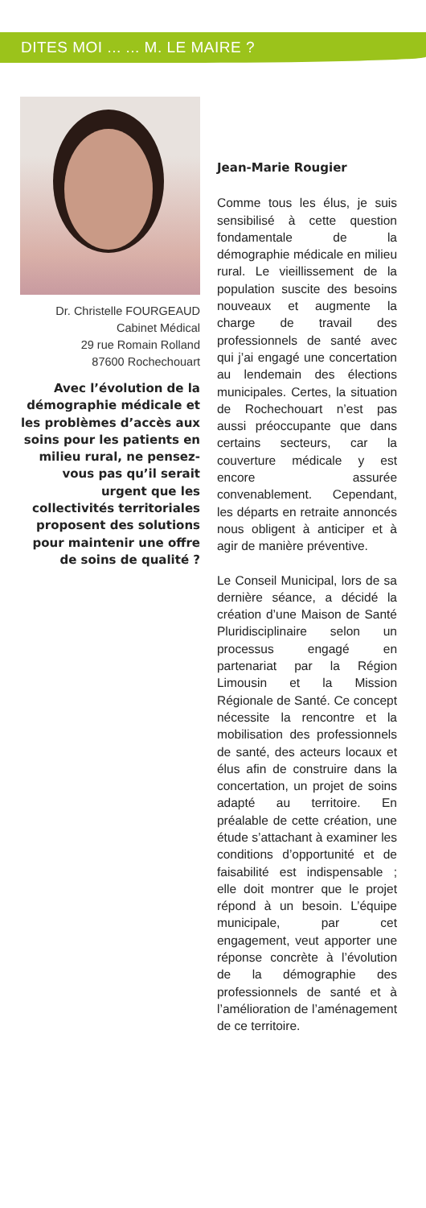DITES MOI ... ... M. LE MAIRE ?
Dr. Christelle FOURGEAUD
Cabinet Médical
29 rue Romain Rolland
87600 Rochechouart
Avec l’évolution de la démographie médicale et les problèmes d’accès aux soins pour les patients en milieu rural, ne pensez-vous pas qu’il serait urgent que les collectivités territoriales proposent des solutions pour maintenir une offre de soins de qualité ?
Jean-Marie Rougier
Comme tous les élus, je suis sensibilisé à cette question fondamentale de la démographie médicale en milieu rural. Le vieillissement de la population suscite des besoins nouveaux et augmente la charge de travail des professionnels de santé avec qui j’ai engagé une concertation au lendemain des élections municipales. Certes, la situation de Rochechouart n’est pas aussi préoccupante que dans certains secteurs, car la couverture médicale y est encore assurée convenablement. Cependant, les départs en retraite annoncés nous obligent à anticiper et à agir de manière préventive.
Le Conseil Municipal, lors de sa dernière séance, a décidé la création d’une Maison de Santé Pluridisciplinaire selon un processus engagé en partenariat par la Région Limousin et la Mission Régionale de Santé. Ce concept nécessite la rencontre et la mobilisation des professionnels de santé, des acteurs locaux et élus afin de construire dans la concertation, un projet de soins adapté au territoire. En préalable de cette création, une étude s’attachant à examiner les conditions d’opportunité et de faisabilité est indispensable ; elle doit montrer que le projet répond à un besoin. L’équipe municipale, par cet engagement, veut apporter une réponse concrète à l’évolution de la démographie des professionnels de santé et à l’amélioration de l’aménagement de ce territoire.